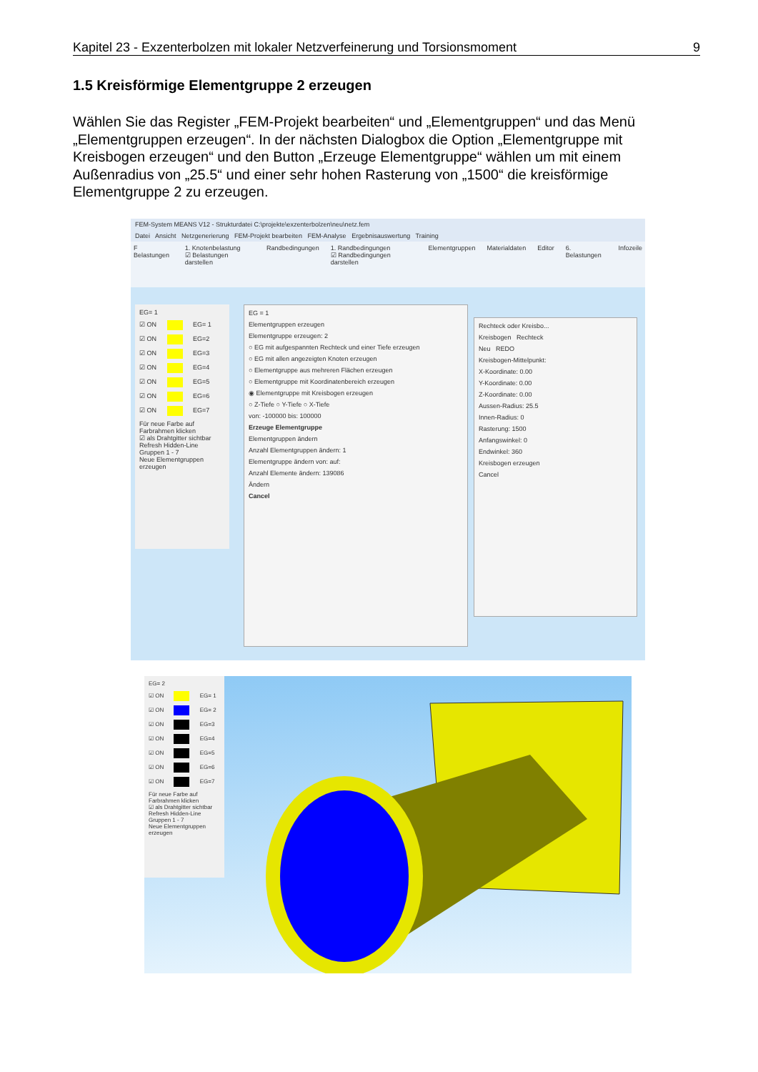Kapitel 23 - Exzenterbolzen mit lokaler Netzverfeinerung und Torsionsmoment 9
1.5 Kreisförmige Elementgruppe 2 erzeugen
Wählen Sie das Register „FEM-Projekt bearbeiten“ und „Elementgruppen“ und das Menü „Elementgruppen erzeugen“. In der nächsten Dialogbox die Option „Elementgruppe mit Kreisbogen erzeugen“ und den Button „Erzeuge Elementgruppe“ wählen um mit einem Außenradius von „25.5“ und einer sehr hohen Rasterung von „1500“ die kreisförmige Elementgruppe 2 zu erzeugen.
FEM-System MEANS V12 - Strukturdatei C:\projekte\exzenterbolzen\neu\netz.fem
Datei Ansicht Netzgenerierung FEM-Projekt bearbeiten FEM-Analyse Ergebnisauswertung Training
F Belastungen 1. Knotenbelastung
☑ Belastungen darstellen Randbedingungen 1. Randbedingungen
☑ Randbedingungen darstellen Elementgruppen Materialdaten Editor 6. Belastungen Infozeile
EG= 1
☑ ON EG= 1
☑ ON EG=2
☑ ON EG=3
☑ ON EG=4
☑ ON EG=5
☑ ON EG=6
☑ ON EG=7
Für neue Farbe auf Farbrahmen klicken
☑ als Drahtgitter sichtbar
Refresh Hidden-Line
Gruppen 1 - 7
Neue Elementgruppen erzeugen
EG = 1
Elementgruppen erzeugen
Elementgruppe erzeugen: 2
○ EG mit aufgespannten Rechteck und einer Tiefe erzeugen
○ EG mit allen angezeigten Knoten erzeugen
○ Elementgruppe aus mehreren Flächen erzeugen
○ Elementgruppe mit Koordinatenbereich erzeugen
◉ Elementgruppe mit Kreisbogen erzeugen
○ Z-Tiefe ○ Y-Tiefe ○ X-Tiefe
von: -100000 bis: 100000
Erzeuge Elementgruppe
Elementgruppen ändern
Anzahl Elementgruppen ändern: 1
Elementgruppe ändern von: auf:
Anzahl Elemente ändern: 139086
Ändern
Cancel
Rechteck oder Kreisbo...
Kreisbogen Rechteck
Neu REDO
Kreisbogen-Mittelpunkt:
X-Koordinate: 0.00
Y-Koordinate: 0.00
Z-Koordinate: 0.00
Aussen-Radius: 25.5
Innen-Radius: 0
Rasterung: 1500
Anfangswinkel: 0
Endwinkel: 360
Kreisbogen erzeugen
Cancel
EG= 2
☑ ON EG= 1
☑ ON EG= 2
☑ ON EG=3
☑ ON EG=4
☑ ON EG=5
☑ ON EG=6
☑ ON EG=7
Für neue Farbe auf Farbrahmen klicken
☑ als Drahtgitter sichtbar
Refresh Hidden-Line
Gruppen 1 - 7
Neue Elementgruppen erzeugen